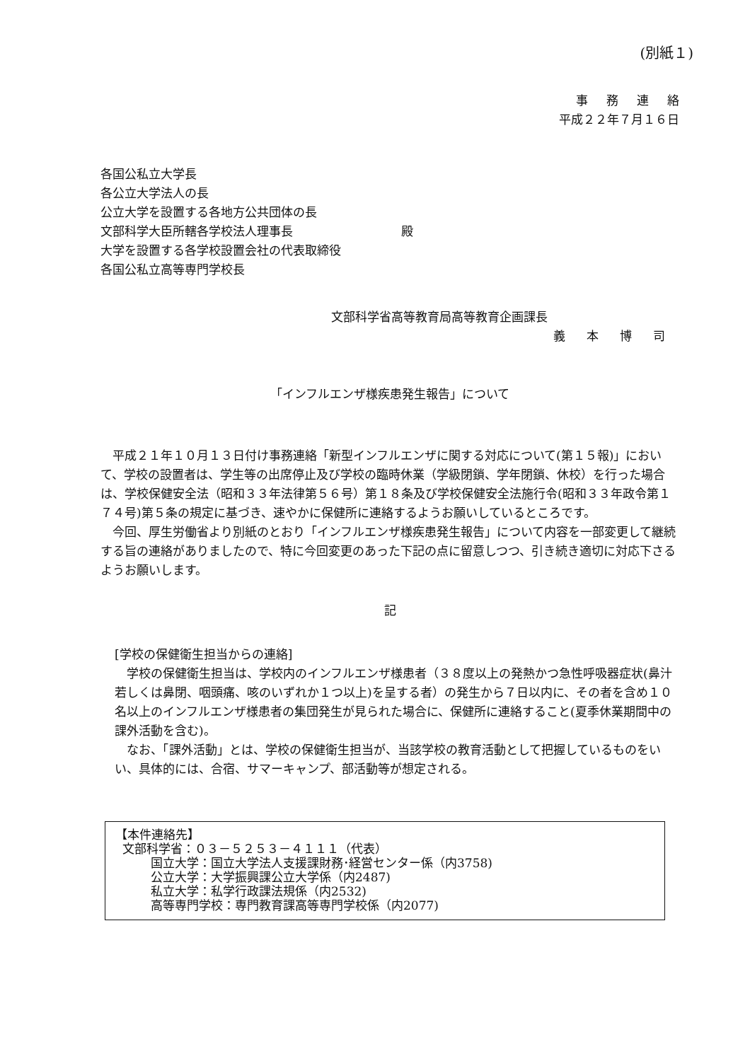(別紙１)
事務連絡
平成２２年７月１６日
各国公私立大学長
各公立大学法人の長
公立大学を設置する各地方公共団体の長
文部科学大臣所轄各学校法人理事長　　　　　　　　　殿
大学を設置する各学校設置会社の代表取締役
各国公私立高等専門学校長
文部科学省高等教育局高等教育企画課長
義本博司
「インフルエンザ様疾患発生報告」について
平成２１年１０月１３日付け事務連絡「新型インフルエンザに関する対応について(第１５報)」において、学校の設置者は、学生等の出席停止及び学校の臨時休業（学級閉鎖、学年閉鎖、休校）を行った場合は、学校保健安全法（昭和３３年法律第５６号）第１８条及び学校保健安全法施行令(昭和３３年政令第１７４号)第５条の規定に基づき、速やかに保健所に連絡するようお願いしているところです。
今回、厚生労働省より別紙のとおり「インフルエンザ様疾患発生報告」について内容を一部変更して継続する旨の連絡がありましたので、特に今回変更のあった下記の点に留意しつつ、引き続き適切に対応下さるようお願いします。
記
[学校の保健衛生担当からの連絡]
学校の保健衛生担当は、学校内のインフルエンザ様患者（３８度以上の発熱かつ急性呼吸器症状(鼻汁若しくは鼻閉、咽頭痛、咳のいずれか１つ以上)を呈する者）の発生から７日以内に、その者を含め１０名以上のインフルエンザ様患者の集団発生が見られた場合に、保健所に連絡すること(夏季休業期間中の課外活動を含む)。
なお、「課外活動」とは、学校の保健衛生担当が、当該学校の教育活動として把握しているものをいい、具体的には、合宿、サマーキャンプ、部活動等が想定される。
【本件連絡先】
文部科学省：０３－５２５３－４１１１（代表）
国立大学：国立大学法人支援課財務･経営センター係（内3758)
公立大学：大学振興課公立大学係（内2487)
私立大学：私学行政課法規係（内2532)
高等専門学校：専門教育課高等専門学校係（内2077)